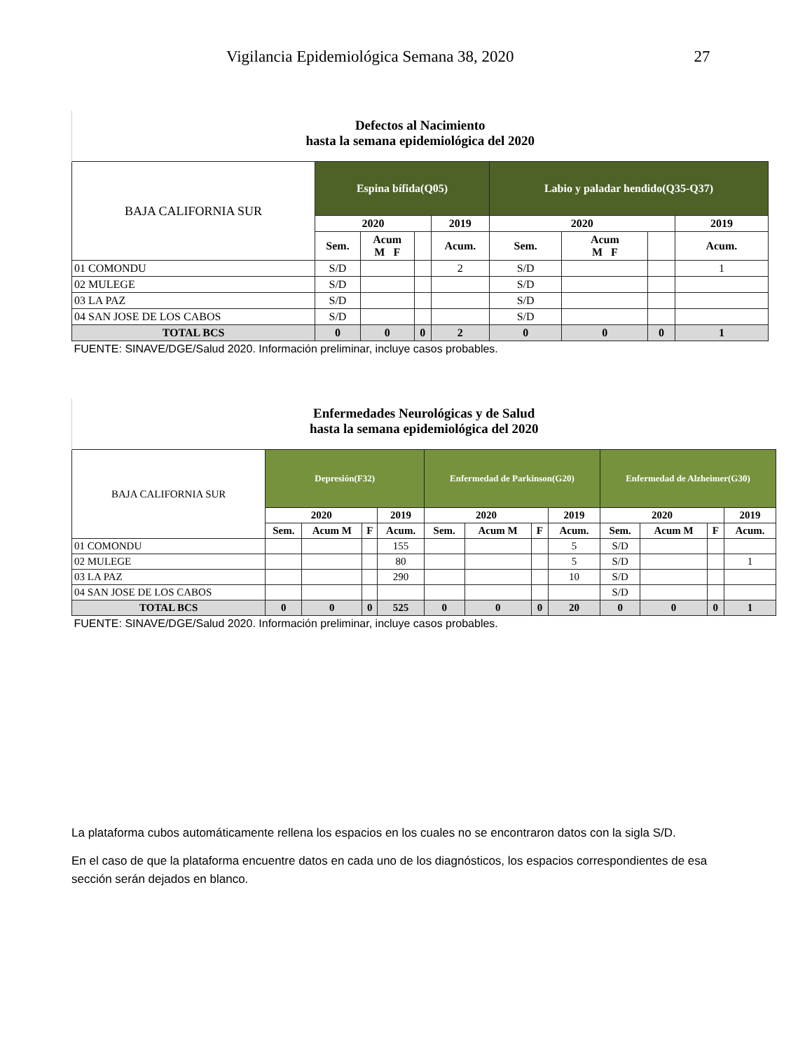Vigilancia Epidemiológica Semana 38, 202027
| Defectos al Nacimiento hasta la semana epidemiológica del 2020 | | | | | | | | |
| BAJA CALIFORNIA SUR | Espina bífida(Q05) | | | | Labio y paladar hendido(Q35-Q37) | | | |
| | 2020 | | | 2019 | 2020 | | | 2019 |
| | Sem. | Acum M F | | Acum. | Sem. | Acum M F | | Acum. |
| 01 COMONDU | S/D | | | 2 | S/D | | | 1 |
| 02 MULEGE | S/D | | | | S/D | | | |
| 03 LA PAZ | S/D | | | | S/D | | | |
| 04 SAN JOSE DE LOS CABOS | S/D | | | | S/D | | | |
| TOTAL BCS | 0 | 0 | 0 | 2 | 0 | 0 | 0 | 1 |
| FUENTE: SINAVE/DGE/Salud 2020. Información preliminar, incluye casos probables. | | | | | | | | |
| Enfermedades Neurológicas y de Salud hasta la semana epidemiológica del 2020 | | | | | | | | | | | | |
| BAJA CALIFORNIA SUR | Depresión(F32) | | | | Enfermedad de Parkinson(G20) | | | | Enfermedad de Alzheimer(G30) | | | |
| | 2020 | | | 2019 | 2020 | | | 2019 | 2020 | | | 2019 |
| | Sem. | Acum M | F | Acum. | Sem. | Acum M | F | Acum. | Sem. | Acum M | F | Acum. |
| 01 COMONDU | | | | 155 | | | | 5 | S/D | | | |
| 02 MULEGE | | | | 80 | | | | 5 | S/D | | | 1 |
| 03 LA PAZ | | | | 290 | | | | 10 | S/D | | | |
| 04 SAN JOSE DE LOS CABOS | | | | | | | | | S/D | | | |
| TOTAL BCS | 0 | 0 | 0 | 525 | 0 | 0 | 0 | 20 | 0 | 0 | 0 | 1 |
| FUENTE: SINAVE/DGE/Salud 2020. Información preliminar, incluye casos probables. | | | | | | | | | | | | |
La plataforma cubos automáticamente rellena los espacios en los cuales no se encontraron datos con la sigla S/D.
En el caso de que la plataforma encuentre datos en cada uno de los diagnósticos, los espacios correspondientes de esa sección serán dejados en blanco.